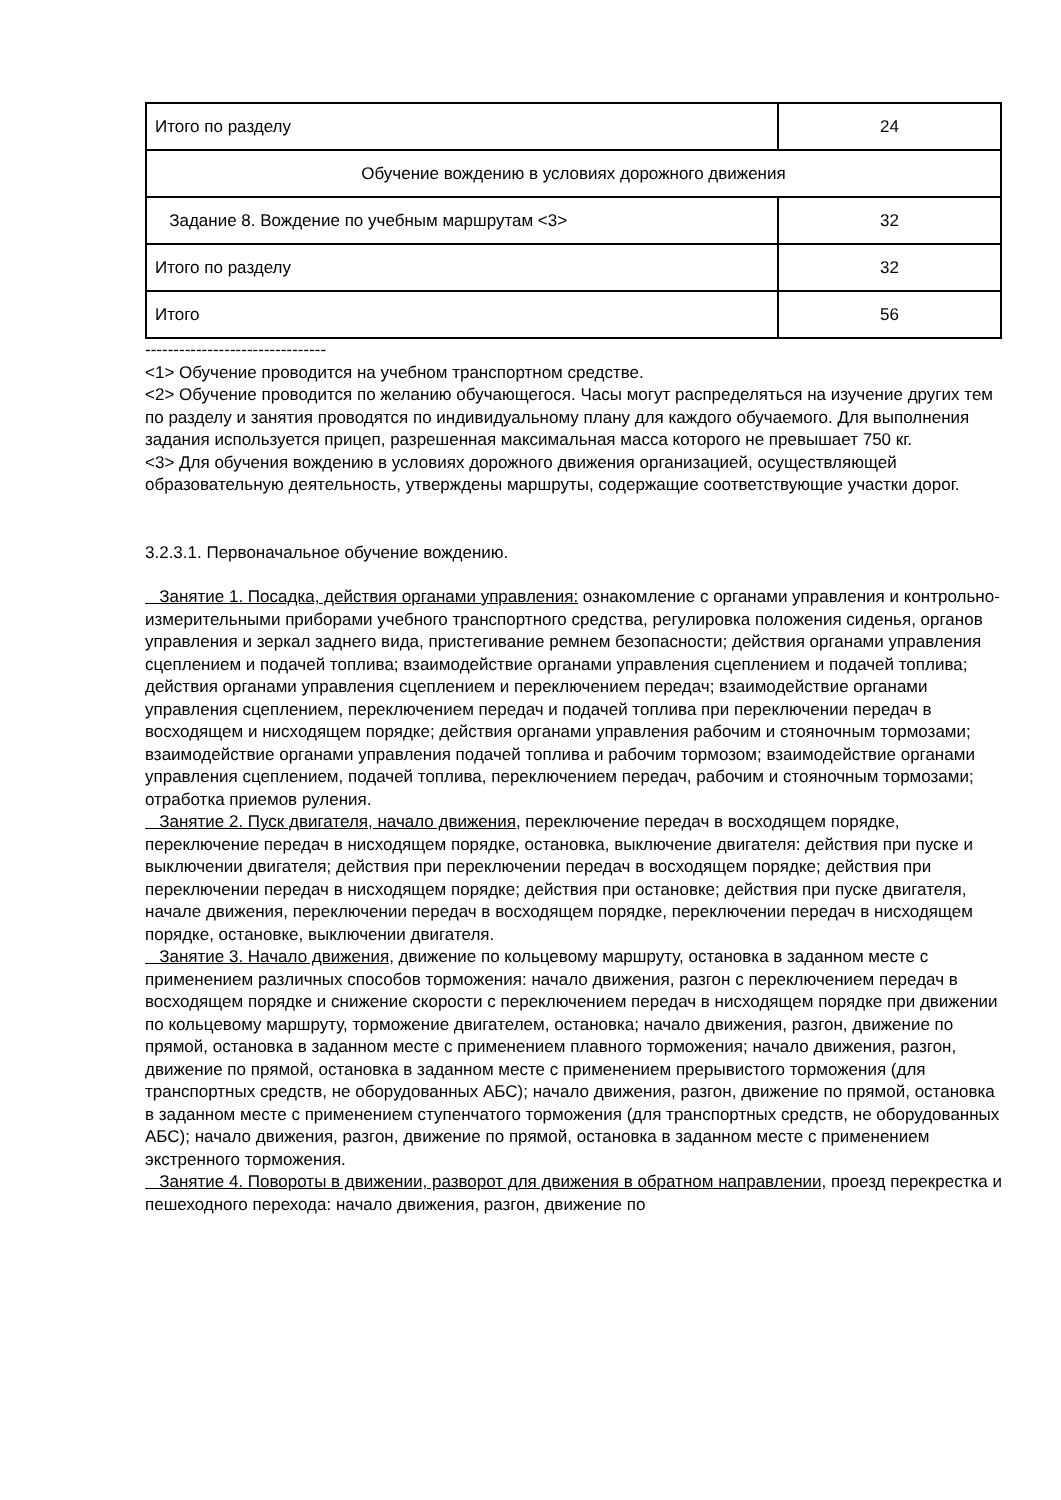| Итого по разделу | 24 |
| Обучение вождению в условиях дорожного движения | |
| Задание 8. Вождение по учебным маршрутам <3> | 32 |
| Итого по разделу | 32 |
| Итого | 56 |
--------------------------------
<1> Обучение проводится на учебном транспортном средстве.
<2> Обучение проводится по желанию обучающегося. Часы могут распределяться на изучение других тем по разделу и занятия проводятся по индивидуальному плану для каждого обучаемого. Для выполнения задания используется прицеп, разрешенная максимальная масса которого не превышает 750 кг.
<3> Для обучения вождению в условиях дорожного движения организацией, осуществляющей образовательную деятельность, утверждены маршруты, содержащие соответствующие участки дорог.
3.2.3.1. Первоначальное обучение вождению.
Занятие 1. Посадка, действия органами управления: ознакомление с органами управления и контрольно-измерительными приборами учебного транспортного средства, регулировка положения сиденья, органов управления и зеркал заднего вида, пристегивание ремнем безопасности; действия органами управления сцеплением и подачей топлива; взаимодействие органами управления сцеплением и подачей топлива; действия органами управления сцеплением и переключением передач; взаимодействие органами управления сцеплением, переключением передач и подачей топлива при переключении передач в восходящем и нисходящем порядке; действия органами управления рабочим и стояночным тормозами; взаимодействие органами управления подачей топлива и рабочим тормозом; взаимодействие органами управления сцеплением, подачей топлива, переключением передач, рабочим и стояночным тормозами; отработка приемов руления.
Занятие 2. Пуск двигателя, начало движения, переключение передач в восходящем порядке, переключение передач в нисходящем порядке, остановка, выключение двигателя: действия при пуске и выключении двигателя; действия при переключении передач в восходящем порядке; действия при переключении передач в нисходящем порядке; действия при остановке; действия при пуске двигателя, начале движения, переключении передач в восходящем порядке, переключении передач в нисходящем порядке, остановке, выключении двигателя.
Занятие 3. Начало движения, движение по кольцевому маршруту, остановка в заданном месте с применением различных способов торможения: начало движения, разгон с переключением передач в восходящем порядке и снижение скорости с переключением передач в нисходящем порядке при движении по кольцевому маршруту, торможение двигателем, остановка; начало движения, разгон, движение по прямой, остановка в заданном месте с применением плавного торможения; начало движения, разгон, движение по прямой, остановка в заданном месте с применением прерывистого торможения (для транспортных средств, не оборудованных АБС); начало движения, разгон, движение по прямой, остановка в заданном месте с применением ступенчатого торможения (для транспортных средств, не оборудованных АБС); начало движения, разгон, движение по прямой, остановка в заданном месте с применением экстренного торможения.
Занятие 4. Повороты в движении, разворот для движения в обратном направлении, проезд перекрестка и пешеходного перехода: начало движения, разгон, движение по